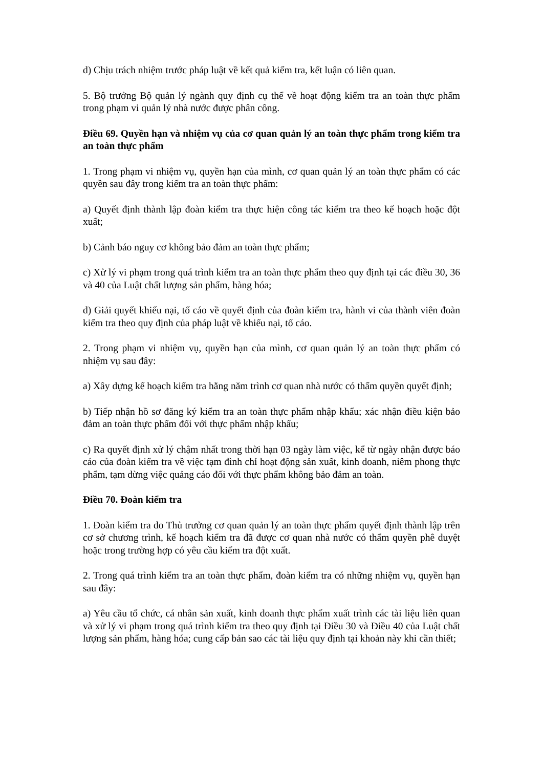d) Chịu trách nhiệm trước pháp luật về kết quả kiểm tra, kết luận có liên quan.
5. Bộ trưởng Bộ quản lý ngành quy định cụ thể về hoạt động kiểm tra an toàn thực phẩm trong phạm vi quản lý nhà nước được phân công.
Điều 69. Quyền hạn và nhiệm vụ của cơ quan quản lý an toàn thực phẩm trong kiểm tra an toàn thực phẩm
1. Trong phạm vi nhiệm vụ, quyền hạn của mình, cơ quan quản lý an toàn thực phẩm có các quyền sau đây trong kiểm tra an toàn thực phẩm:
a) Quyết định thành lập đoàn kiểm tra thực hiện công tác kiểm tra theo kế hoạch hoặc đột xuất;
b) Cảnh báo nguy cơ không bảo đảm an toàn thực phẩm;
c) Xử lý vi phạm trong quá trình kiểm tra an toàn thực phẩm theo quy định tại các điều 30, 36 và 40 của Luật chất lượng sản phẩm, hàng hóa;
d) Giải quyết khiếu nại, tố cáo về quyết định của đoàn kiểm tra, hành vi của thành viên đoàn kiểm tra theo quy định của pháp luật về khiếu nại, tố cáo.
2. Trong phạm vi nhiệm vụ, quyền hạn của mình, cơ quan quản lý an toàn thực phẩm có nhiệm vụ sau đây:
a) Xây dựng kế hoạch kiểm tra hằng năm trình cơ quan nhà nước có thẩm quyền quyết định;
b) Tiếp nhận hồ sơ đăng ký kiểm tra an toàn thực phẩm nhập khẩu; xác nhận điều kiện bảo đảm an toàn thực phẩm đối với thực phẩm nhập khẩu;
c) Ra quyết định xử lý chậm nhất trong thời hạn 03 ngày làm việc, kể từ ngày nhận được báo cáo của đoàn kiểm tra về việc tạm đình chỉ hoạt động sản xuất, kinh doanh, niêm phong thực phẩm, tạm dừng việc quảng cáo đối với thực phẩm không bảo đảm an toàn.
Điều 70. Đoàn kiểm tra
1. Đoàn kiểm tra do Thủ trưởng cơ quan quản lý an toàn thực phẩm quyết định thành lập trên cơ sở chương trình, kế hoạch kiểm tra đã được cơ quan nhà nước có thẩm quyền phê duyệt hoặc trong trường hợp có yêu cầu kiểm tra đột xuất.
2. Trong quá trình kiểm tra an toàn thực phẩm, đoàn kiểm tra có những nhiệm vụ, quyền hạn sau đây:
a) Yêu cầu tổ chức, cá nhân sản xuất, kinh doanh thực phẩm xuất trình các tài liệu liên quan và xử lý vi phạm trong quá trình kiểm tra theo quy định tại Điều 30 và Điều 40 của Luật chất lượng sản phẩm, hàng hóa; cung cấp bản sao các tài liệu quy định tại khoản này khi cần thiết;